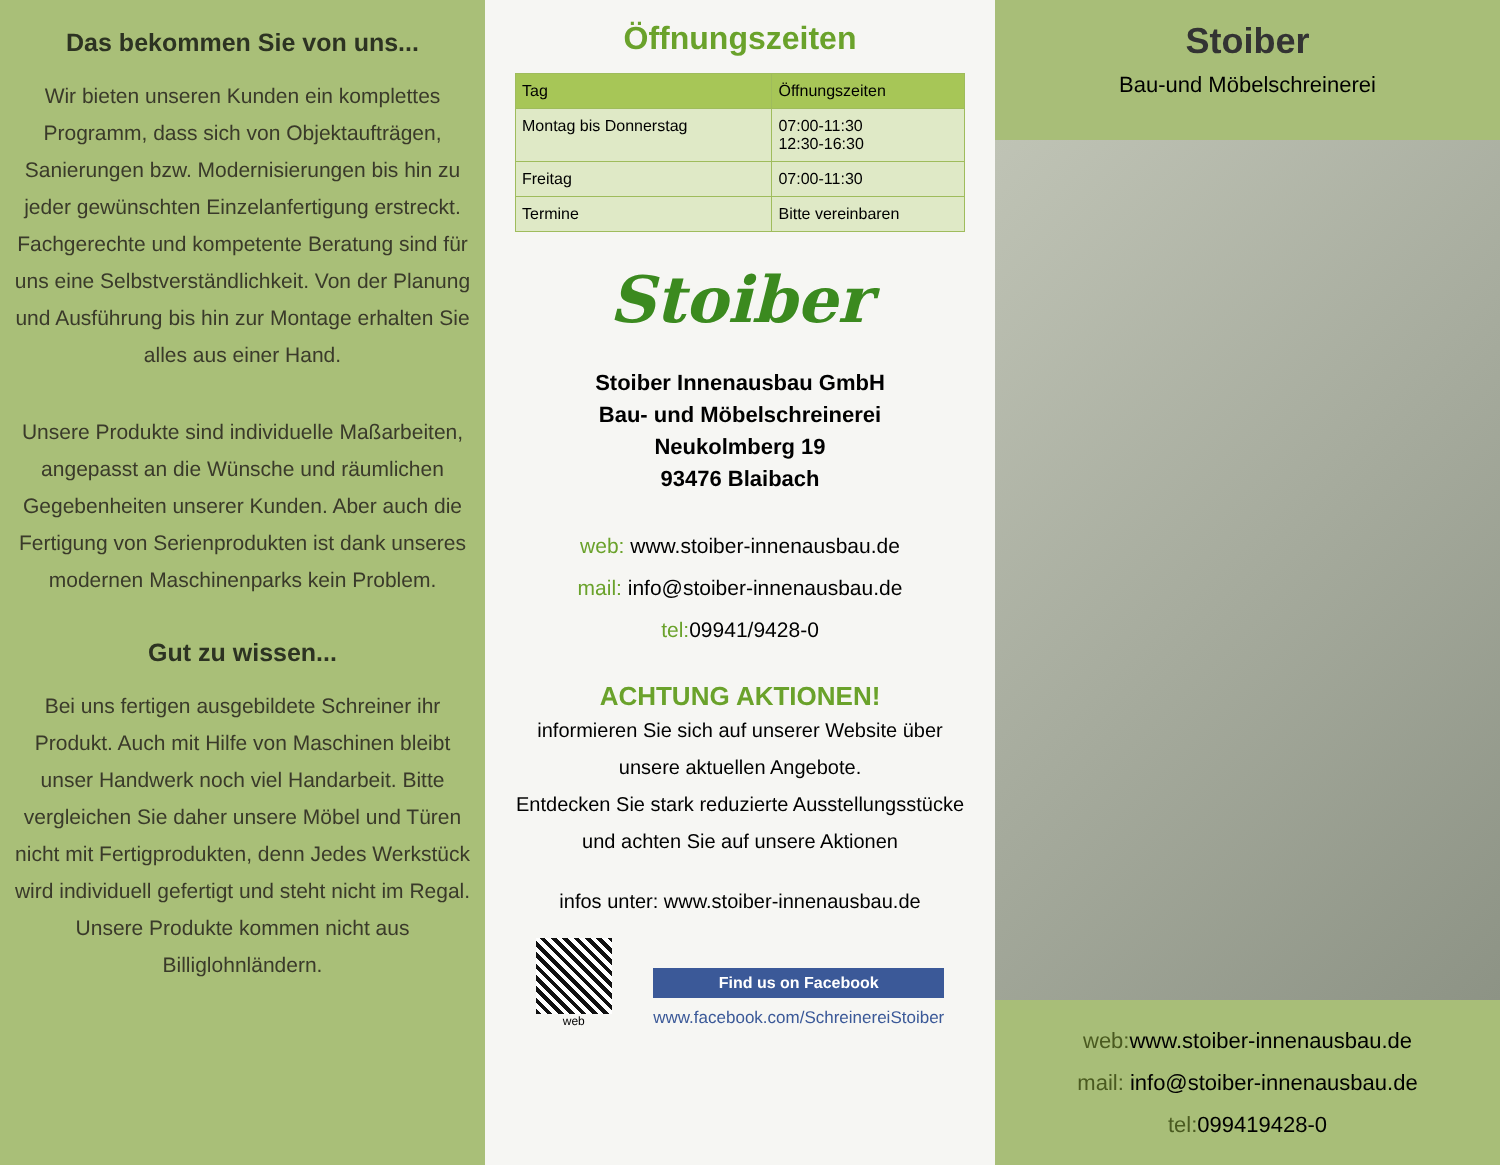Das bekommen Sie von uns...
Wir bieten unseren Kunden ein komplettes Programm, dass sich von Objektaufträgen, Sanierungen bzw. Modernisierungen bis hin zu jeder gewünschten Einzelanfertigung erstreckt. Fachgerechte und kompetente Beratung sind für uns eine Selbstverständlichkeit. Von der Planung und Ausführung bis hin zur Montage erhalten Sie alles aus einer Hand.
Unsere Produkte sind individuelle Maßarbeiten, angepasst an die Wünsche und räumlichen Gegebenheiten unserer Kunden. Aber auch die Fertigung von Serienprodukten ist dank unseres modernen Maschinenparks kein Problem.
Gut zu wissen...
Bei uns fertigen ausgebildete Schreiner ihr Produkt. Auch mit Hilfe von Maschinen bleibt unser Handwerk noch viel Handarbeit. Bitte vergleichen Sie daher unsere Möbel und Türen nicht mit Fertigprodukten, denn Jedes Werkstück wird individuell gefertigt und steht nicht im Regal. Unsere Produkte kommen nicht aus Billiglohnländern.
Öffnungszeiten
| Tag | Öffnungszeiten |
| --- | --- |
| Montag bis Donnerstag | 07:00-11:30 12:30-16:30 |
| Freitag | 07:00-11:30 |
| Termine | Bitte vereinbaren |
Stoiber
Stoiber Innenausbau GmbH
Bau- und Möbelschreinerei
Neukolmberg 19
93476 Blaibach
web: www.stoiber-innenausbau.de
mail: info@stoiber-innenausbau.de
tel: 09941/9428-0
ACHTUNG AKTIONEN!
informieren Sie sich auf unserer Website über unsere aktuellen Angebote.
Entdecken Sie stark reduzierte Ausstellungsstücke und achten Sie auf unsere Aktionen
infos unter: www.stoiber-innenausbau.de
web
Find us on Facebook
www.facebook.com/SchreinereiStoiber
Stoiber
Bau-und Möbelschreinerei
web: www.stoiber-innenausbau.de
mail: info@stoiber-innenausbau.de
tel: 099419428-0